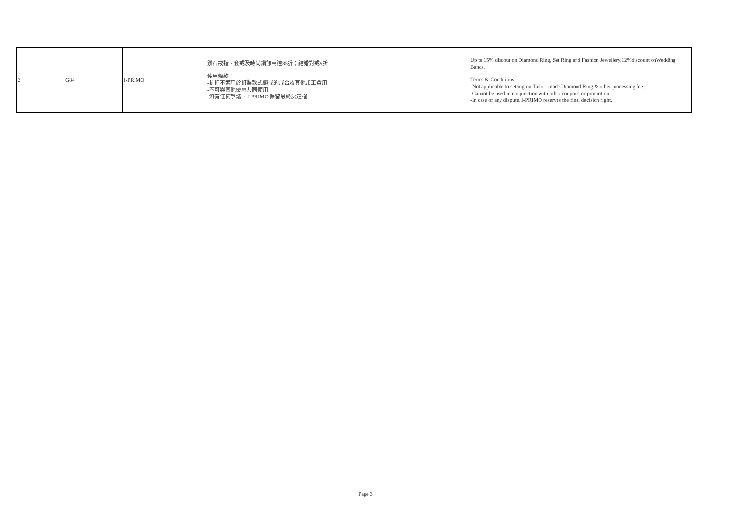| 2 | G84 | I-PRIMO | 鑽石戒指、套戒及時尚鑽飾高達85折；結婚對戒9折 使用條款： -折扣不適用於訂製款式鑽戒的戒台及其他加工費用 -不可與其他優惠共同使用 -如有任何爭議， I-PRIMO 保留最終決定權 | Up to 15% discout on Diamond Ring, Set Ring and Fashion Jewellery.12%discount onWedding Bands. Terms & Conditions: -Not applicable to setting on Tailor- made Diamond Ring & other processing fee. -Cannot be used in conjunction with other coupons or promotion. -In case of any dispute. I-PRIMO reserves the final decision right. |
Page 3